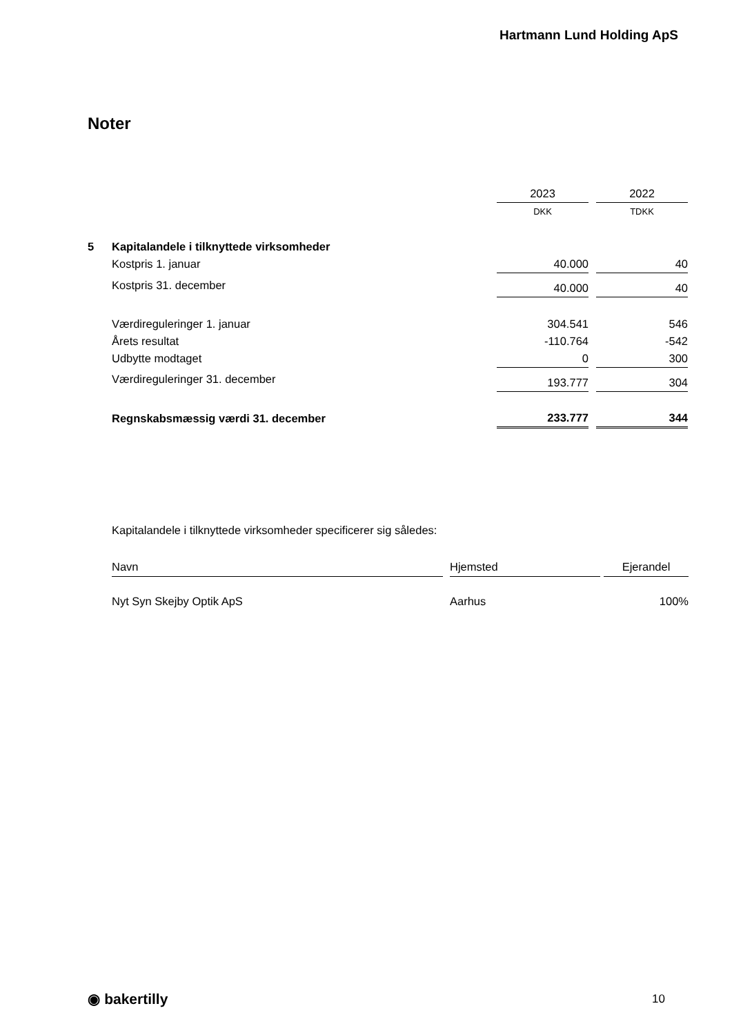Hartmann Lund Holding ApS
Noter
| | | 2023 | | 2022 |
| | | DKK | | TDKK |
| 5 | Kapitalandele i tilknyttede virksomheder | | | |
| | Kostpris 1. januar | 40.000 | | 40 |
| | Kostpris 31. december | 40.000 | | 40 |
| | Værdireguleringer 1. januar | 304.541 | | 546 |
| | Årets resultat | -110.764 | | -542 |
| | Udbytte modtaget | 0 | | 300 |
| | Værdireguleringer 31. december | 193.777 | | 304 |
| | Regnskabsmæssig værdi 31. december | 233.777 | | 344 |
| Kapitalandele i tilknyttede virksomheder specificerer sig således: | | | | |
| Navn | | Hjemsted | | Ejerandel |
| Nyt Syn Skejby Optik ApS | | Aarhus | | 100% |
◉ bakertilly 10